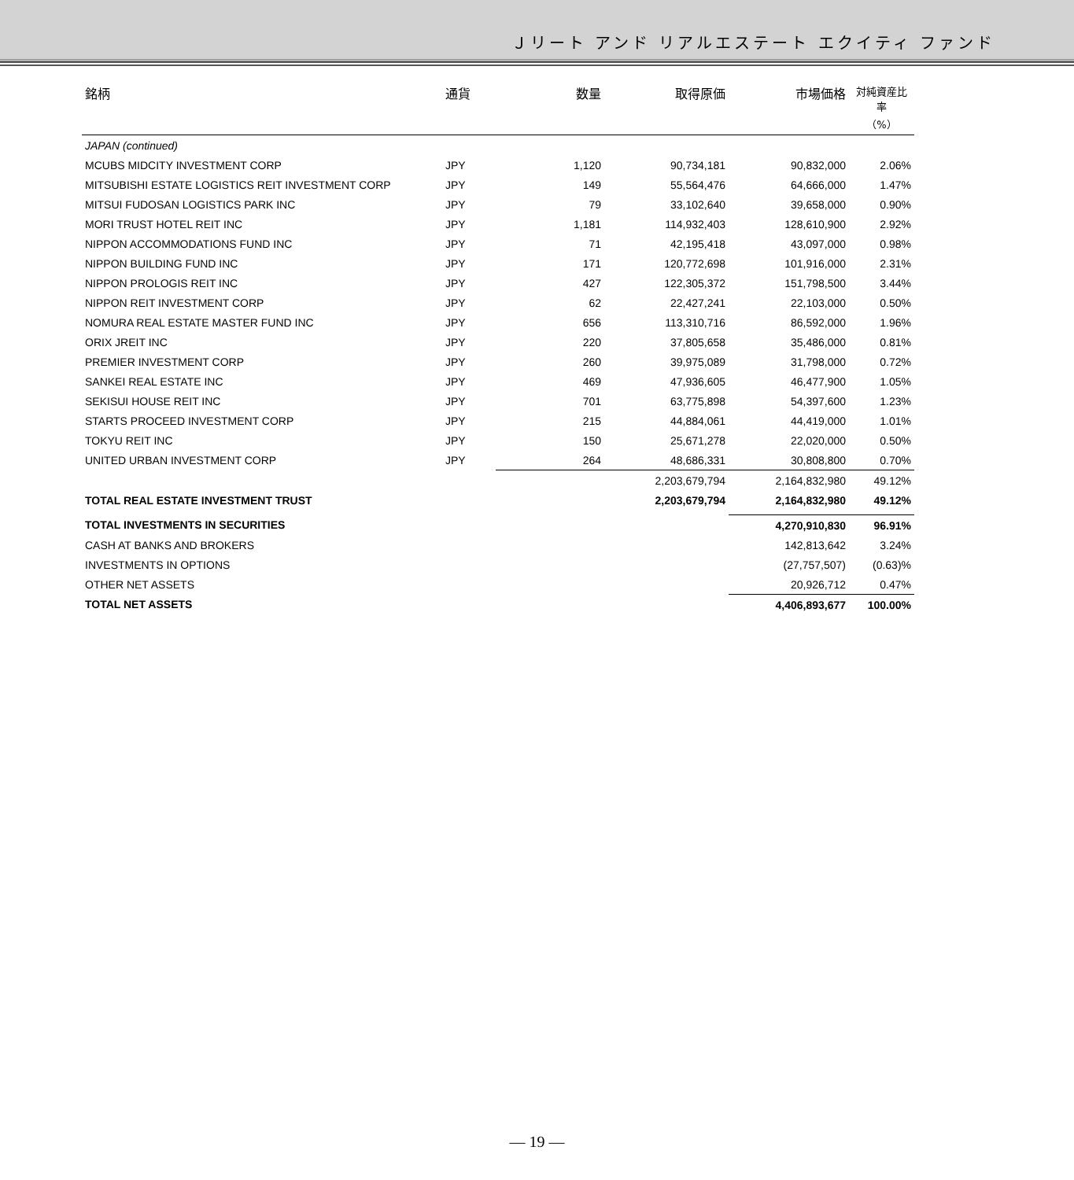Ｊリート アンド リアルエステート エクイティ ファンド
| 銘柄 | 通貨 | 数量 | 取得原価 | 市場価格 | 対純資産比率 （%） |
| --- | --- | --- | --- | --- | --- |
| JAPAN (continued) | | | | | |
| MCUBS MIDCITY INVESTMENT CORP | JPY | 1,120 | 90,734,181 | 90,832,000 | 2.06% |
| MITSUBISHI ESTATE LOGISTICS REIT INVESTMENT CORP | JPY | 149 | 55,564,476 | 64,666,000 | 1.47% |
| MITSUI FUDOSAN LOGISTICS PARK INC | JPY | 79 | 33,102,640 | 39,658,000 | 0.90% |
| MORI TRUST HOTEL REIT INC | JPY | 1,181 | 114,932,403 | 128,610,900 | 2.92% |
| NIPPON ACCOMMODATIONS FUND INC | JPY | 71 | 42,195,418 | 43,097,000 | 0.98% |
| NIPPON BUILDING FUND INC | JPY | 171 | 120,772,698 | 101,916,000 | 2.31% |
| NIPPON PROLOGIS REIT INC | JPY | 427 | 122,305,372 | 151,798,500 | 3.44% |
| NIPPON REIT INVESTMENT CORP | JPY | 62 | 22,427,241 | 22,103,000 | 0.50% |
| NOMURA REAL ESTATE MASTER FUND INC | JPY | 656 | 113,310,716 | 86,592,000 | 1.96% |
| ORIX JREIT INC | JPY | 220 | 37,805,658 | 35,486,000 | 0.81% |
| PREMIER INVESTMENT CORP | JPY | 260 | 39,975,089 | 31,798,000 | 0.72% |
| SANKEI REAL ESTATE INC | JPY | 469 | 47,936,605 | 46,477,900 | 1.05% |
| SEKISUI HOUSE REIT INC | JPY | 701 | 63,775,898 | 54,397,600 | 1.23% |
| STARTS PROCEED INVESTMENT CORP | JPY | 215 | 44,884,061 | 44,419,000 | 1.01% |
| TOKYU REIT INC | JPY | 150 | 25,671,278 | 22,020,000 | 0.50% |
| UNITED URBAN INVESTMENT CORP | JPY | 264 | 48,686,331 | 30,808,800 | 0.70% |
| | | | 2,203,679,794 | 2,164,832,980 | 49.12% |
| TOTAL REAL ESTATE INVESTMENT TRUST | | | 2,203,679,794 | 2,164,832,980 | 49.12% |
| TOTAL INVESTMENTS IN SECURITIES | | | | 4,270,910,830 | 96.91% |
| CASH AT BANKS AND BROKERS | | | | 142,813,642 | 3.24% |
| INVESTMENTS IN OPTIONS | | | | (27,757,507) | (0.63)% |
| OTHER NET ASSETS | | | | 20,926,712 | 0.47% |
| TOTAL NET ASSETS | | | | 4,406,893,677 | 100.00% |
— 19 —